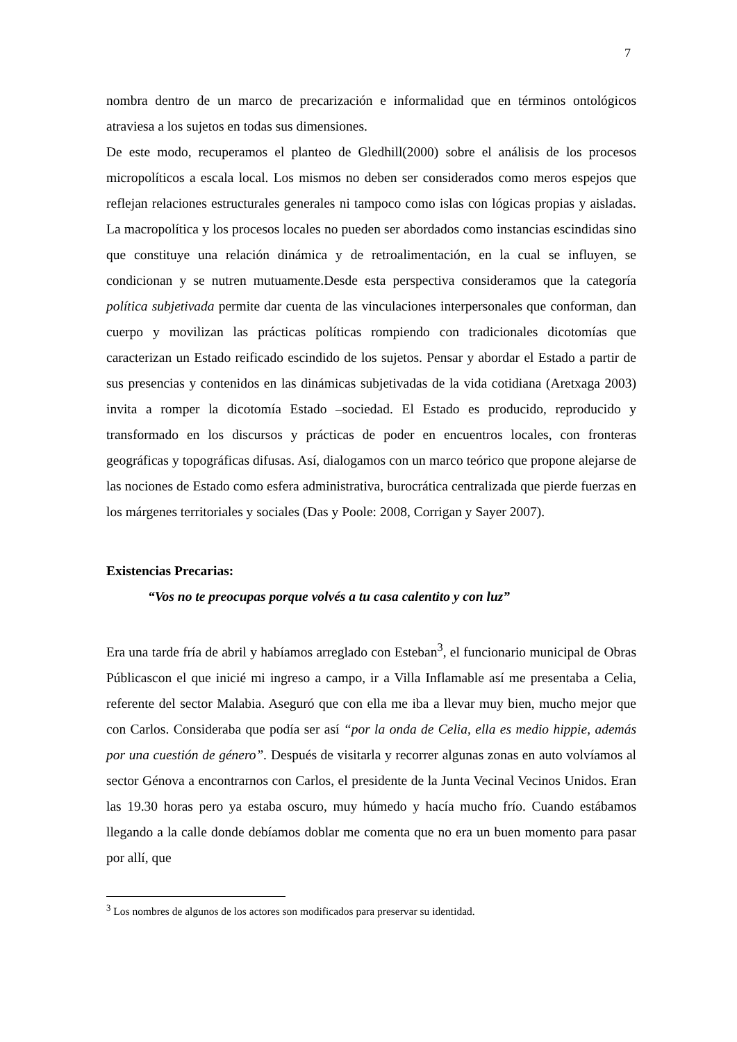7
nombra dentro de un marco de precarización e informalidad que en términos ontológicos atraviesa a los sujetos en todas sus dimensiones.
De este modo, recuperamos el planteo de Gledhill(2000) sobre el análisis de los procesos micropolíticos a escala local. Los mismos no deben ser considerados como meros espejos que reflejan relaciones estructurales generales ni tampoco como islas con lógicas propias y aisladas. La macropolítica y los procesos locales no pueden ser abordados como instancias escindidas sino que constituye una relación dinámica y de retroalimentación, en la cual se influyen, se condicionan y se nutren mutuamente.Desde esta perspectiva consideramos que la categoría política subjetivada permite dar cuenta de las vinculaciones interpersonales que conforman, dan cuerpo y movilizan las prácticas políticas rompiendo con tradicionales dicotomías que caracterizan un Estado reificado escindido de los sujetos. Pensar y abordar el Estado a partir de sus presencias y contenidos en las dinámicas subjetivadas de la vida cotidiana (Aretxaga 2003) invita a romper la dicotomía Estado –sociedad. El Estado es producido, reproducido y transformado en los discursos y prácticas de poder en encuentros locales, con fronteras geográficas y topográficas difusas. Así, dialogamos con un marco teórico que propone alejarse de las nociones de Estado como esfera administrativa, burocrática centralizada que pierde fuerzas en los márgenes territoriales y sociales (Das y Poole: 2008, Corrigan y Sayer 2007).
Existencias Precarias:
“Vos no te preocupas porque volvés a tu casa calentito y con luz”
Era una tarde fría de abril y habíamos arreglado con Esteban<sup>3</sup>, el funcionario municipal de Obras Públicascon el que inicié mi ingreso a campo, ir a Villa Inflamable así me presentaba a Celia, referente del sector Malabia. Aseguró que con ella me iba a llevar muy bien, mucho mejor que con Carlos. Consideraba que podía ser así “por la onda de Celia, ella es medio hippie, además por una cuestión de género”. Después de visitarla y recorrer algunas zonas en auto volvíamos al sector Génova a encontrarnos con Carlos, el presidente de la Junta Vecinal Vecinos Unidos. Eran las 19.30 horas pero ya estaba oscuro, muy húmedo y hacía mucho frío. Cuando estábamos llegando a la calle donde debíamos doblar me comenta que no era un buen momento para pasar por allí, que
<sup>3</sup> Los nombres de algunos de los actores son modificados para preservar su identidad.